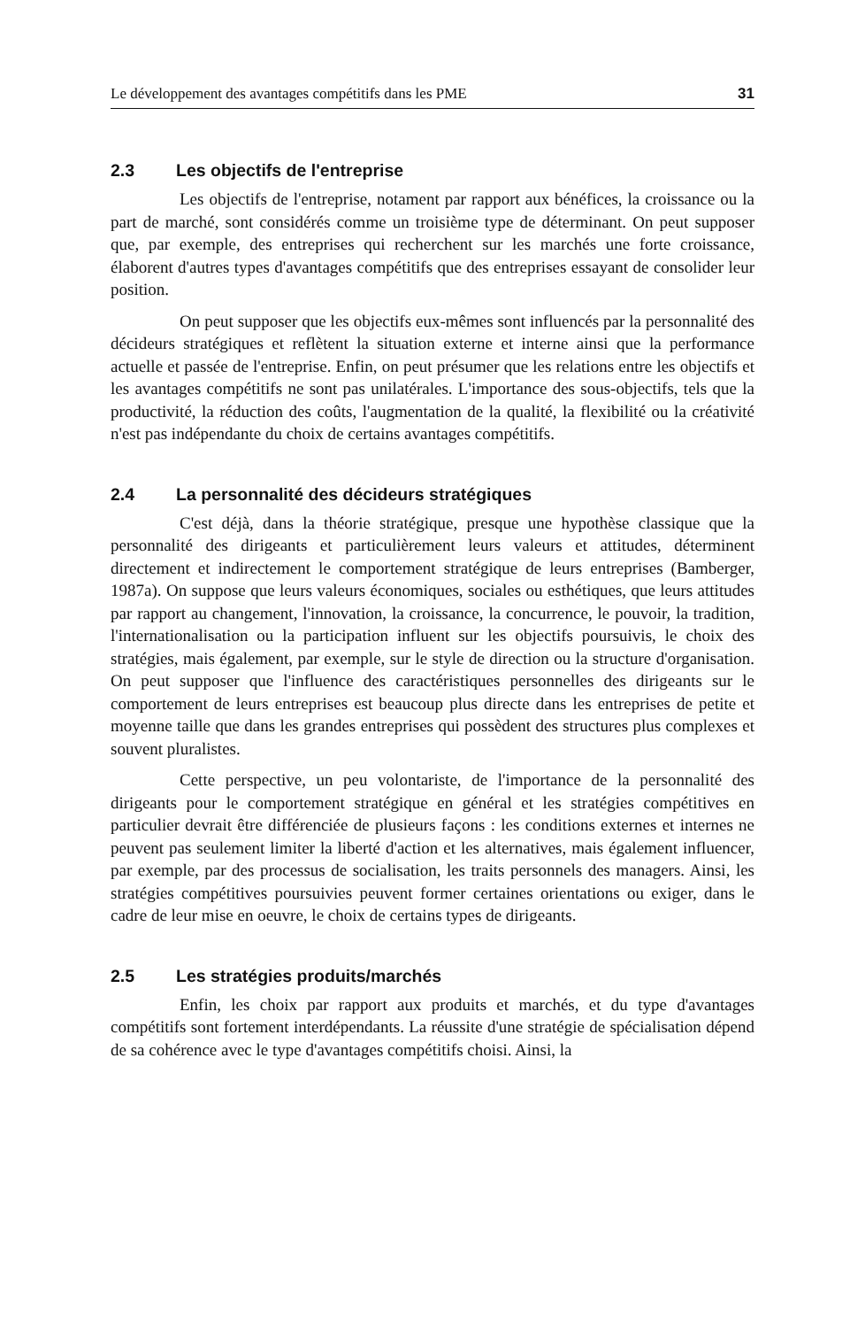Le développement des avantages compétitifs dans les PME 31
2.3 Les objectifs de l'entreprise
Les objectifs de l'entreprise, notament par rapport aux bénéfices, la croissance ou la part de marché, sont considérés comme un troisième type de déterminant. On peut supposer que, par exemple, des entreprises qui recherchent sur les marchés une forte croissance, élaborent d'autres types d'avantages compétitifs que des entreprises essayant de consolider leur position.
On peut supposer que les objectifs eux-mêmes sont influencés par la personnalité des décideurs stratégiques et reflètent la situation externe et interne ainsi que la performance actuelle et passée de l'entreprise. Enfin, on peut présumer que les relations entre les objectifs et les avantages compétitifs ne sont pas unilatérales. L'importance des sous-objectifs, tels que la productivité, la réduction des coûts, l'augmentation de la qualité, la flexibilité ou la créativité n'est pas indépendante du choix de certains avantages compétitifs.
2.4 La personnalité des décideurs stratégiques
C'est déjà, dans la théorie stratégique, presque une hypothèse classique que la personnalité des dirigeants et particulièrement leurs valeurs et attitudes, déterminent directement et indirectement le comportement stratégique de leurs entreprises (Bamberger, 1987a). On suppose que leurs valeurs économiques, sociales ou esthétiques, que leurs attitudes par rapport au changement, l'innovation, la croissance, la concurrence, le pouvoir, la tradition, l'internationalisation ou la participation influent sur les objectifs poursuivis, le choix des stratégies, mais également, par exemple, sur le style de direction ou la structure d'organisation. On peut supposer que l'influence des caractéristiques personnelles des dirigeants sur le comportement de leurs entreprises est beaucoup plus directe dans les entreprises de petite et moyenne taille que dans les grandes entreprises qui possèdent des structures plus complexes et souvent pluralistes.
Cette perspective, un peu volontariste, de l'importance de la personnalité des dirigeants pour le comportement stratégique en général et les stratégies compétitives en particulier devrait être différenciée de plusieurs façons : les conditions externes et internes ne peuvent pas seulement limiter la liberté d'action et les alternatives, mais également influencer, par exemple, par des processus de socialisation, les traits personnels des managers. Ainsi, les stratégies compétitives poursuivies peuvent former certaines orientations ou exiger, dans le cadre de leur mise en oeuvre, le choix de certains types de dirigeants.
2.5 Les stratégies produits/marchés
Enfin, les choix par rapport aux produits et marchés, et du type d'avantages compétitifs sont fortement interdépendants. La réussite d'une stratégie de spécialisation dépend de sa cohérence avec le type d'avantages compétitifs choisi. Ainsi, la